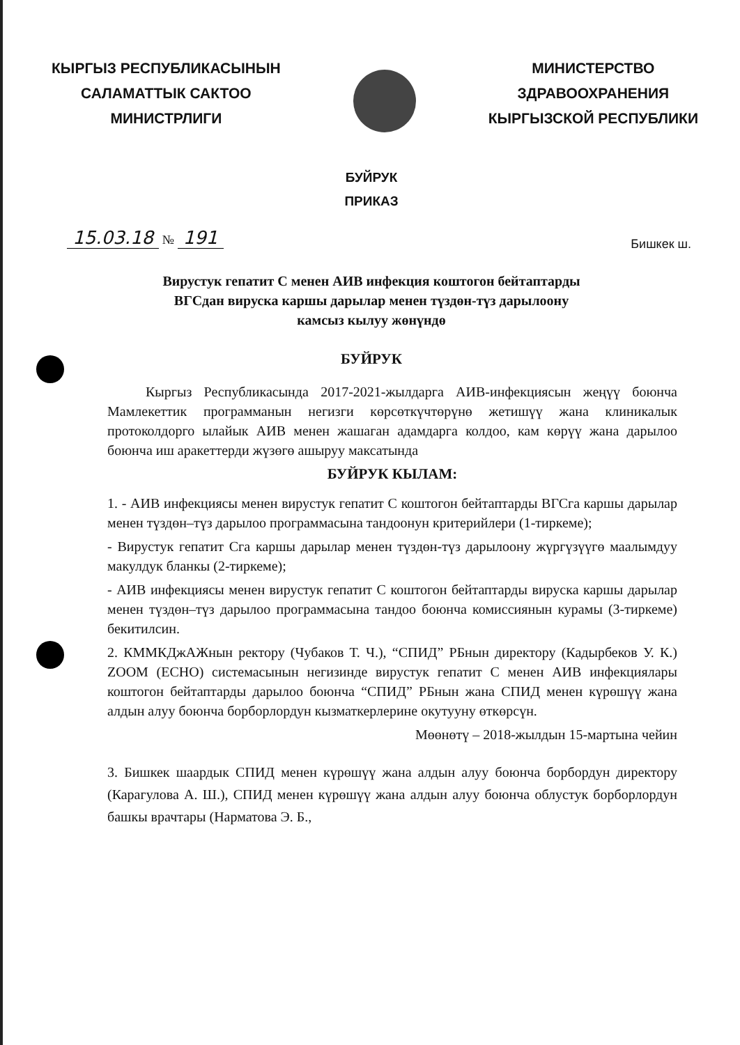КЫРГЫЗ РЕСПУБЛИКАСЫНЫН
САЛАМАТТЫК САКТОО
МИНИСТРЛИГИ
МИНИСТЕРСТВО
ЗДРАВООХРАНЕНИЯ
КЫРГЫЗСКОЙ РЕСПУБЛИКИ
БУЙРУК
ПРИКАЗ
15.03.18 № 191
Бишкек ш.
Вирустук гепатит С менен АИВ инфекция коштогон бейтаптарды
ВГСдан вируска каршы дарылар менен түздөн-түз дарылоону
камсыз кылуу жөнүндө
БУЙРУК
Кыргыз Республикасында 2017-2021-жылдарга АИВ-инфекциясын жеңүү боюнча Мамлекеттик программанын негизги көрсөткүчтөрүнө жетишүү жана клиникалык протоколдорго ылайык АИВ менен жашаган адамдарга колдоо, кам көрүү жана дарылоо боюнча иш аракеттерди жүзөгө ашыруу максатында
БУЙРУК КЫЛАМ:
1. - АИВ инфекциясы менен вирустук гепатит С коштогон бейтаптарды ВГСга каршы дарылар менен түздөн–түз дарылоо программасына тандоонун критерийлери (1-тиркеме);
- Вирустук гепатит Сга каршы дарылар менен түздөн-түз дарылоону жүргүзүүгө маалымдуу макулдук бланкы (2-тиркеме);
- АИВ инфекциясы менен вирустук гепатит С коштогон бейтаптарды вируска каршы дарылар менен түздөн–түз дарылоо программасына тандоо боюнча комиссиянын курамы (3-тиркеме) бекитилсин.
2. КММКДжАЖнын ректору (Чубаков Т. Ч.), “СПИД” РБнын директору (Кадырбеков У. К.) ZOOM (ECHO) системасынын негизинде вирустук гепатит С менен АИВ инфекциялары коштогон бейтаптарды дарылоо боюнча “СПИД” РБнын жана СПИД менен күрөшүү жана алдын алуу боюнча борборлордун кызматкерлерине окутууну өткөрсүн.
Мөөнөтү – 2018-жылдын 15-мартына чейин
3. Бишкек шаардык СПИД менен күрөшүү жана алдын алуу боюнча борбордун директору (Карагулова А. Ш.), СПИД менен күрөшүү жана алдын алуу боюнча облустук борборлордун башкы врачтары (Нарматова Э. Б.,